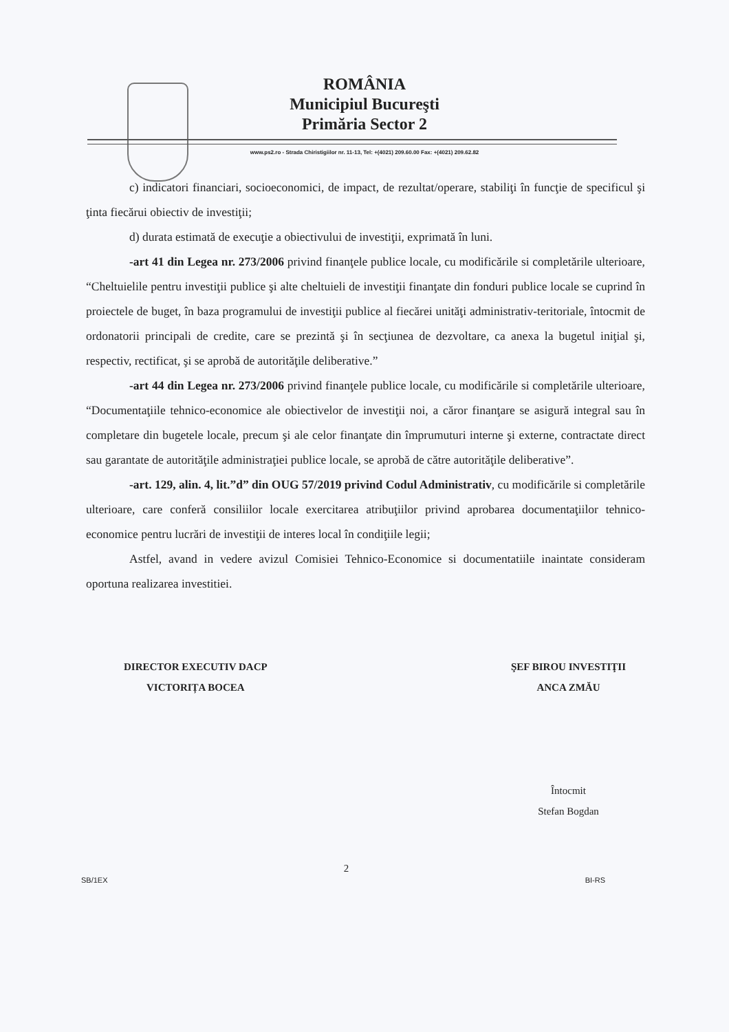ROMÂNIA
Municipiul Bucureşti
Primăria Sector 2
www.ps2.ro - Strada Chiristigiilor nr. 11-13, Tel: +(4021) 209.60.00 Fax: +(4021) 209.62.82
c) indicatori financiari, socioeconomici, de impact, de rezultat/operare, stabiliţi în funcţie de specificul şi ţinta fiecărui obiectiv de investiţii;
d) durata estimată de execuţie a obiectivului de investiţii, exprimată în luni.
-art 41 din Legea nr. 273/2006 privind finanţele publice locale, cu modificările si completările ulterioare, “Cheltuielile pentru investiţii publice şi alte cheltuieli de investiţii finanţate din fonduri publice locale se cuprind în proiectele de buget, în baza programului de investiţii publice al fiecărei unităţi administrativ-teritoriale, întocmit de ordonatorii principali de credite, care se prezintă şi în secţiunea de dezvoltare, ca anexa la bugetul iniţial şi, respectiv, rectificat, şi se aprobă de autorităţile deliberative.”
-art 44 din Legea nr. 273/2006 privind finanţele publice locale, cu modificările si completările ulterioare, “Documentaţiile tehnico-economice ale obiectivelor de investiţii noi, a căror finanţare se asigură integral sau în completare din bugetele locale, precum şi ale celor finanţate din împrumuturi interne şi externe, contractate direct sau garantate de autorităţile administraţiei publice locale, se aprobă de către autorităţile deliberative”.
-art. 129, alin. 4, lit.”d” din OUG 57/2019 privind Codul Administrativ, cu modificările si completările ulterioare, care conferă consiliilor locale exercitarea atribuţiilor privind aprobarea documentaţiilor tehnico-economice pentru lucrări de investiţii de interes local în condiţiile legii;
Astfel, avand in vedere avizul Comisiei Tehnico-Economice si documentatiile inaintate consideram oportuna realizarea investitiei.
DIRECTOR EXECUTIV DACP
VICTORIȚA BOCEA
ŞEF BIROU INVESTIŢII
ANCA ZMĂU
Întocmit
Stefan Bogdan
SB/1EX 2 BI-RS